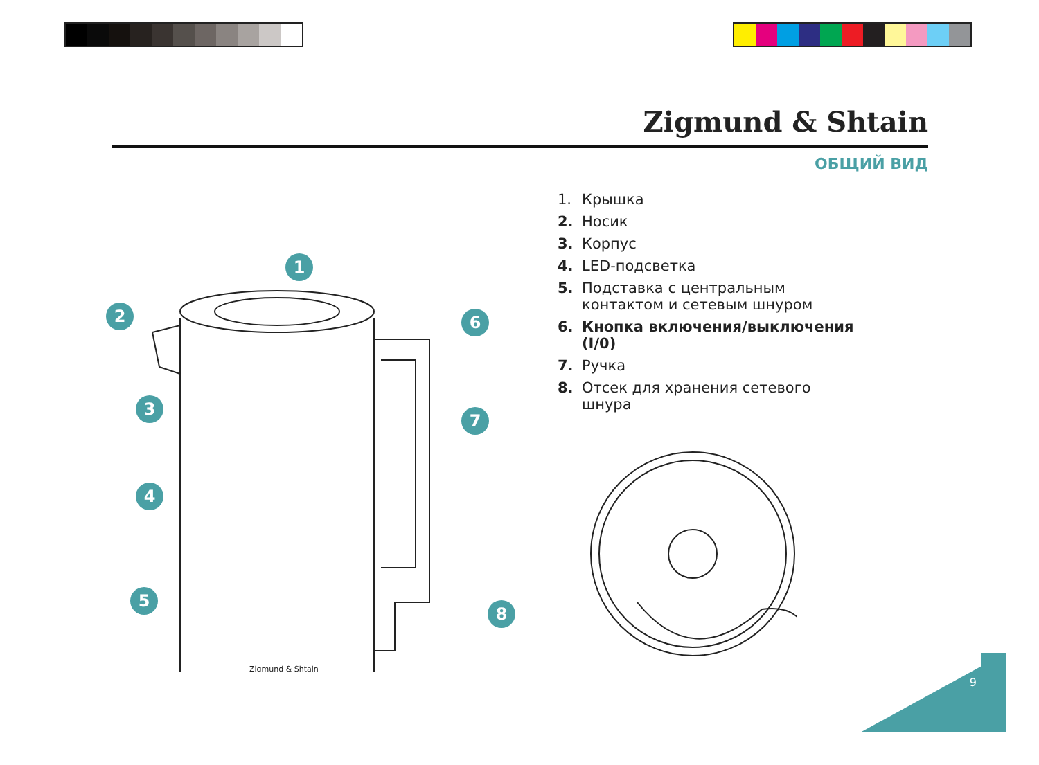Zigmund & Shtain
ОБЩИЙ ВИД
1. Крышка
2. Носик
3. Корпус
4. LED-подсветка
5. Подставка с центральным контактом и сетевым шнуром
6. Кнопка включения/выключения (I/0)
7. Ручка
8. Отсек для хранения сетевого шнура
Zigmund & Shtain
1
2
3
4
5
6
7
8
9